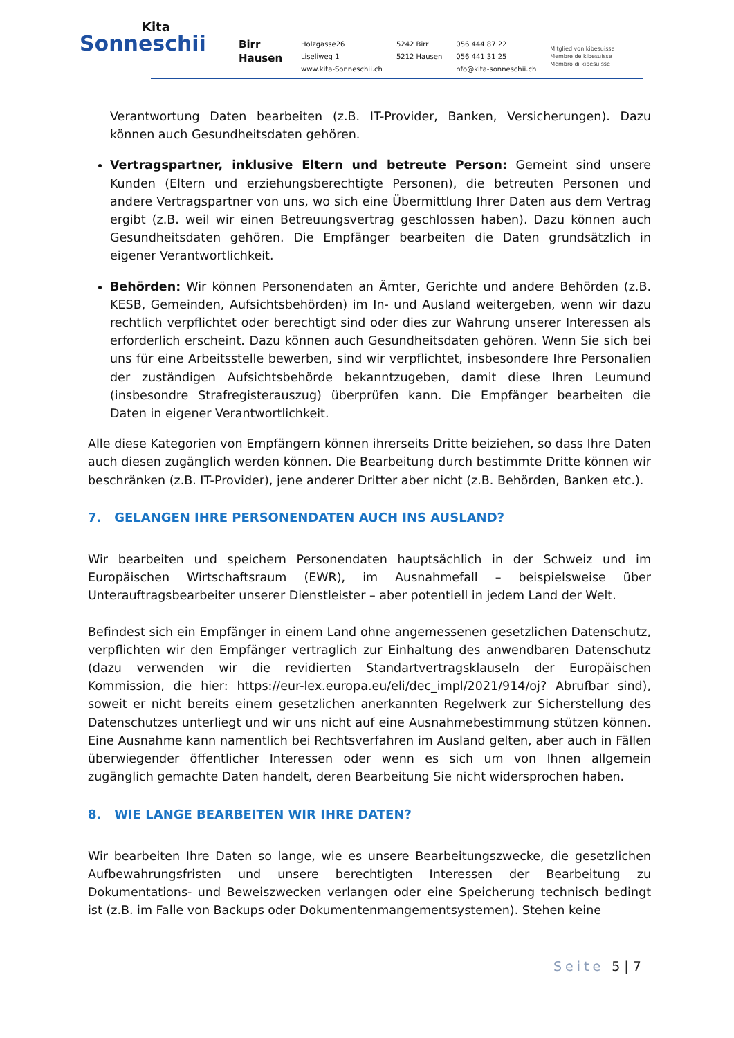Kita
Sonneschii
Birr
Hausen
Holzgasse26
Liseliweg 1
www.kita-Sonneschii.ch
5242 Birr
5212 Hausen
056 444 87 22
056 441 31 25
nfo@kita-sonneschii.ch
Mitglied von kibesuisse
Membre de kibesuisse
Membro di kibesuisse
Verantwortung Daten bearbeiten (z.B. IT-Provider, Banken, Versicherungen). Dazu können auch Gesundheitsdaten gehören.
Vertragspartner, inklusive Eltern und betreute Person: Gemeint sind unsere Kunden (Eltern und erziehungsberechtigte Personen), die betreuten Personen und andere Vertragspartner von uns, wo sich eine Übermittlung Ihrer Daten aus dem Vertrag ergibt (z.B. weil wir einen Betreuungsvertrag geschlossen haben). Dazu können auch Gesundheitsdaten gehören. Die Empfänger bearbeiten die Daten grundsätzlich in eigener Verantwortlichkeit.
Behörden: Wir können Personendaten an Ämter, Gerichte und andere Behörden (z.B. KESB, Gemeinden, Aufsichtsbehörden) im In- und Ausland weitergeben, wenn wir dazu rechtlich verpflichtet oder berechtigt sind oder dies zur Wahrung unserer Interessen als erforderlich erscheint. Dazu können auch Gesundheitsdaten gehören. Wenn Sie sich bei uns für eine Arbeitsstelle bewerben, sind wir verpflichtet, insbesondere Ihre Personalien der zuständigen Aufsichtsbehörde bekanntzugeben, damit diese Ihren Leumund (insbesondre Strafregisterauszug) überprüfen kann. Die Empfänger bearbeiten die Daten in eigener Verantwortlichkeit.
Alle diese Kategorien von Empfängern können ihrerseits Dritte beiziehen, so dass Ihre Daten auch diesen zugänglich werden können. Die Bearbeitung durch bestimmte Dritte können wir beschränken (z.B. IT-Provider), jene anderer Dritter aber nicht (z.B. Behörden, Banken etc.).
7. GELANGEN IHRE PERSONENDATEN AUCH INS AUSLAND?
Wir bearbeiten und speichern Personendaten hauptsächlich in der Schweiz und im Europäischen Wirtschaftsraum (EWR), im Ausnahmefall – beispielsweise über Unterauftragsbearbeiter unserer Dienstleister – aber potentiell in jedem Land der Welt.
Befindest sich ein Empfänger in einem Land ohne angemessenen gesetzlichen Datenschutz, verpflichten wir den Empfänger vertraglich zur Einhaltung des anwendbaren Datenschutz (dazu verwenden wir die revidierten Standartvertragsklauseln der Europäischen Kommission, die hier: https://eur-lex.europa.eu/eli/dec_impl/2021/914/oj? Abrufbar sind), soweit er nicht bereits einem gesetzlichen anerkannten Regelwerk zur Sicherstellung des Datenschutzes unterliegt und wir uns nicht auf eine Ausnahmebestimmung stützen können. Eine Ausnahme kann namentlich bei Rechtsverfahren im Ausland gelten, aber auch in Fällen überwiegender öffentlicher Interessen oder wenn es sich um von Ihnen allgemein zugänglich gemachte Daten handelt, deren Bearbeitung Sie nicht widersprochen haben.
8. WIE LANGE BEARBEITEN WIR IHRE DATEN?
Wir bearbeiten Ihre Daten so lange, wie es unsere Bearbeitungszwecke, die gesetzlichen Aufbewahrungsfristen und unsere berechtigten Interessen der Bearbeitung zu Dokumentations- und Beweiszwecken verlangen oder eine Speicherung technisch bedingt ist (z.B. im Falle von Backups oder Dokumentenmangementsystemen). Stehen keine
Seite 5 | 7